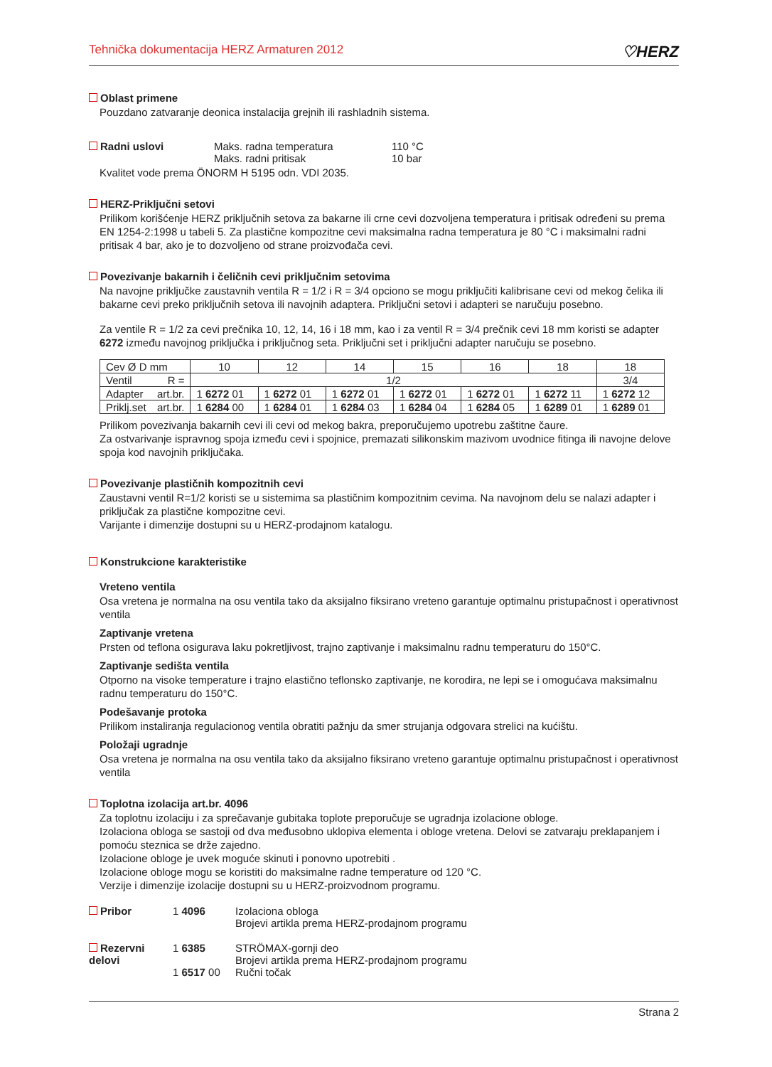Tehnička dokumentacija HERZ Armaturen 2012 ♡HERZ
Oblast primene
Pouzdano zatvaranje deonica instalacija grejnih ili rashladnih sistema.
Radni uslovi Maks. radna temperatura
Maks. radni pritisak
110 °C
10 bar
Kvalitet vode prema ÖNORM H 5195 odn. VDI 2035.
HERZ-Priključni setovi
Prilikom korišćenje HERZ priključnih setova za bakarne ili crne cevi dozvoljena temperatura i pritisak određeni su prema EN 1254-2:1998 u tabeli 5. Za plastične kompozitne cevi maksimalna radna temperatura je 80 °C i maksimalni radni pritisak 4 bar, ako je to dozvoljeno od strane proizvođača cevi.
Povezivanje bakarnih i čeličnih cevi priključnim setovima
Na navojne priključke zaustavnih ventila R = 1/2 i R = 3/4 opciono se mogu priključiti kalibrisane cevi od mekog čelika ili bakarne cevi preko priključnih setova ili navojnih adaptera. Priključni setovi i adapteri se naručuju posebno.
Za ventile R = 1/2 za cevi prečnika 10, 12, 14, 16 i 18 mm, kao i za ventil R = 3/4 prečnik cevi 18 mm koristi se adapter 6272 između navojnog priključka i priključnog seta. Priključni set i priključni adapter naručuju se posebno.
| Cev Ø D mm | 10 | 12 | 14 | 15 | 16 | 18 | 18 |
| Ventil R = | 1/2 | | | | | | 3/4 |
| Adapter art.br. | 1 6272 01 | 1 6272 01 | 1 6272 01 | 1 6272 01 | 1 6272 01 | 1 6272 11 | 1 6272 12 |
| Priklj.set art.br. | 1 6284 00 | 1 6284 01 | 1 6284 03 | 1 6284 04 | 1 6284 05 | 1 6289 01 | 1 6289 01 |
Prilikom povezivanja bakarnih cevi ili cevi od mekog bakra, preporučujemo upotrebu zaštitne čaure.
Za ostvarivanje ispravnog spoja između cevi i spojnice, premazati silikonskim mazivom uvodnice fitinga ili navojne delove spoja kod navojnih priključaka.
Povezivanje plastičnih kompozitnih cevi
Zaustavni ventil R=1/2 koristi se u sistemima sa plastičnim kompozitnim cevima. Na navojnom delu se nalazi adapter i priključak za plastične kompozitne cevi.
Varijante i dimenzije dostupni su u HERZ-prodajnom katalogu.
Konstrukcione karakteristike
Vreteno ventila
Osa vretena je normalna na osu ventila tako da aksijalno fiksirano vreteno garantuje optimalnu pristupačnost i operativnost ventila
Zaptivanje vretena
Prsten od teflona osigurava laku pokretljivost, trajno zaptivanje i maksimalnu radnu temperaturu do 150°C.
Zaptivanje sedišta ventila
Otporno na visoke temperature i trajno elastično teflonsko zaptivanje, ne korodira, ne lepi se i omogućava maksimalnu radnu temperaturu do 150°C.
Podešavanje protoka
Prilikom instaliranja regulacionog ventila obratiti pažnju da smer strujanja odgovara strelici na kućištu.
Položaji ugradnje
Osa vretena je normalna na osu ventila tako da aksijalno fiksirano vreteno garantuje optimalnu pristupačnost i operativnost ventila
Toplotna izolacija art.br. 4096
Za toplotnu izolaciju i za sprečavanje gubitaka toplote preporučuje se ugradnja izolacione obloge.
Izolaciona obloga se sastoji od dva međusobno uklopiva elementa i obloge vretena. Delovi se zatvaraju preklapanjem i pomoću steznica se drže zajedno.
Izolacione obloge je uvek moguće skinuti i ponovno upotrebiti .
Izolacione obloge mogu se koristiti do maksimalne radne temperature od 120 °C.
Verzije i dimenzije izolacije dostupni su u HERZ-proizvodnom programu.
Pribor 1 4096 Izolaciona obloga
Brojevi artikla prema HERZ-prodajnom programu
Rezervni delovi
1 6385
1 6517 00
STRÖMAX-gornji deo
Brojevi artikla prema HERZ-prodajnom programu
Ručni točak
Strana 2